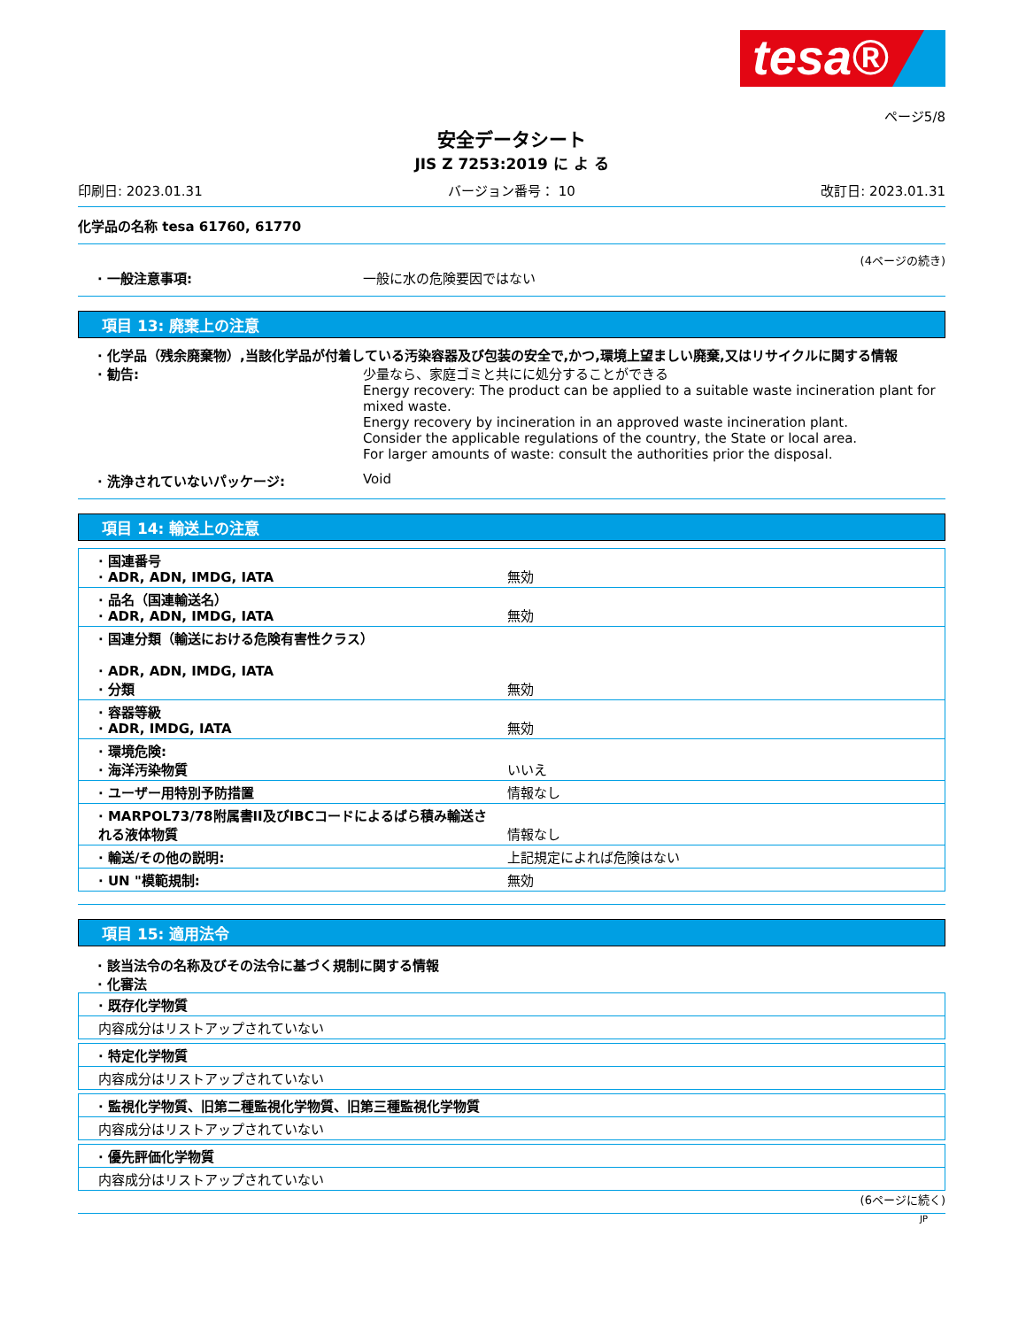tesa®
ページ5/8
安全データシート
JIS Z 7253:2019 に よ る
印刷日: 2023.01.31 バージョン番号： 10 改訂日: 2023.01.31
化学品の名称 tesa 61760, 61770
(4ページの続き)
· 一般注意事項: 一般に水の危険要因ではない
項目 13: 廃棄上の注意
· 化学品（残余廃棄物）,当該化学品が付着している汚染容器及び包装の安全で,かつ,環境上望ましい廃棄,又はリサイクルに関する情報
· 勧告: 少量なら、家庭ゴミと共にに処分することができる
Energy recovery: The product can be applied to a suitable waste incineration plant for mixed waste.
Energy recovery by incineration in an approved waste incineration plant.
Consider the applicable regulations of the country, the State or local area.
For larger amounts of waste: consult the authorities prior the disposal.
· 洗浄されていないパッケージ: Void
項目 14: 輸送上の注意
| · 国連番号 · ADR, ADN, IMDG, IATA | 無効 |
| · 品名（国連輸送名） · ADR, ADN, IMDG, IATA | 無効 |
| · 国連分類（輸送における危険有害性クラス） · ADR, ADN, IMDG, IATA · 分類 | 無効 |
| · 容器等級 · ADR, IMDG, IATA | 無効 |
| · 環境危険: · 海洋汚染物質 | いいえ |
| · ユーザー用特別予防措置 | 情報なし |
| · MARPOL73/78附属書II及びIBCコードによるばら積み輸送される液体物質 | 情報なし |
| · 輸送/その他の説明: | 上記規定によれば危険はない |
| · UN "模範規制: | 無効 |
項目 15: 適用法令
· 該当法令の名称及びその法令に基づく規制に関する情報
· 化審法
| · 既存化学物質 |
| 内容成分はリストアップされていない |
| · 特定化学物質 |
| 内容成分はリストアップされていない |
| · 監視化学物質、旧第二種監視化学物質、旧第三種監視化学物質 |
| 内容成分はリストアップされていない |
| · 優先評価化学物質 |
| 内容成分はリストアップされていない |
(6ページに続く)
JP